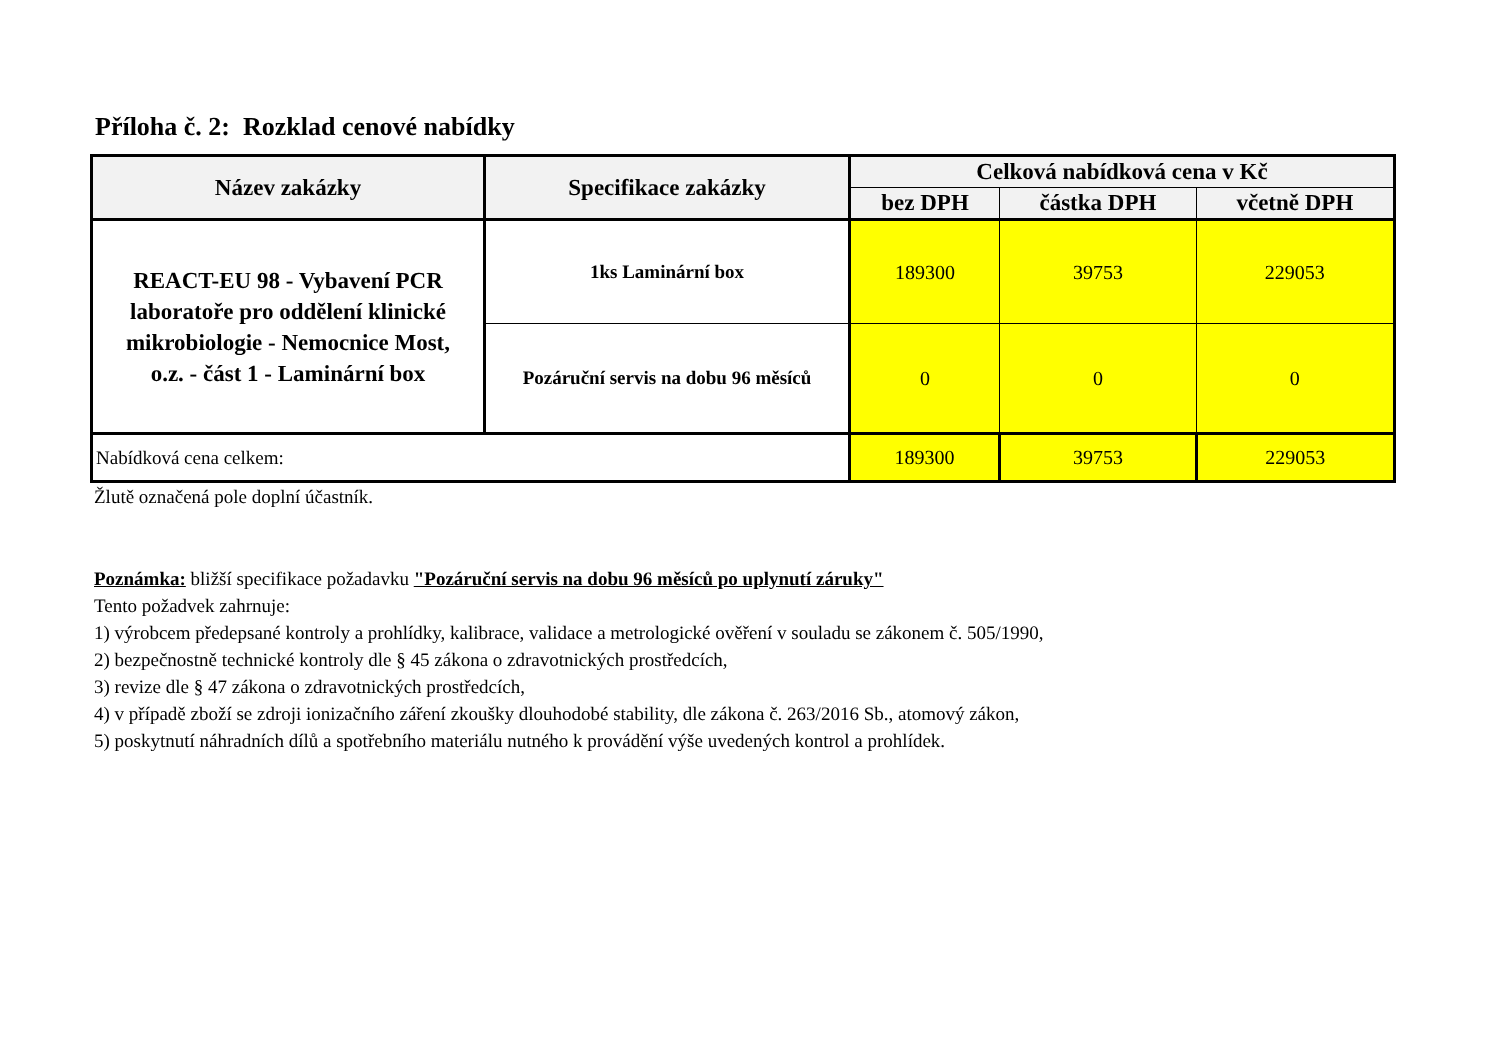Příloha č. 2: Rozklad cenové nabídky
| Název zakázky | Specifikace zakázky | Celková nabídková cena v Kč | | |
| --- | --- | --- | --- | --- |
| | | bez DPH | částka DPH | včetně DPH |
| REACT-EU 98 - Vybavení PCR laboratoře pro oddělení klinické mikrobiologie - Nemocnice Most, o.z. - část 1 - Laminární box | 1ks Laminární box | 189300 | 39753 | 229053 |
| | Pozáruční servis na dobu 96 měsíců | 0 | 0 | 0 |
| Nabídková cena celkem: | | 189300 | 39753 | 229053 |
Žlutě označená pole doplní účastník.
Poznámka: bližší specifikace požadavku "Pozáruční servis na dobu 96 měsíců po uplynutí záruky"
Tento požadvek zahrnuje:
1) výrobcem předepsané kontroly a prohlídky, kalibrace, validace a metrologické ověření v souladu se zákonem č. 505/1990,
2) bezpečnostně technické kontroly dle § 45 zákona o zdravotnických prostředcích,
3) revize dle § 47 zákona o zdravotnických prostředcích,
4) v případě zboží se zdroji ionizačního záření zkoušky dlouhodobé stability, dle zákona č. 263/2016 Sb., atomový zákon,
5) poskytnutí náhradních dílů a spotřebního materiálu nutného k provádění výše uvedených kontrol a prohlídek.